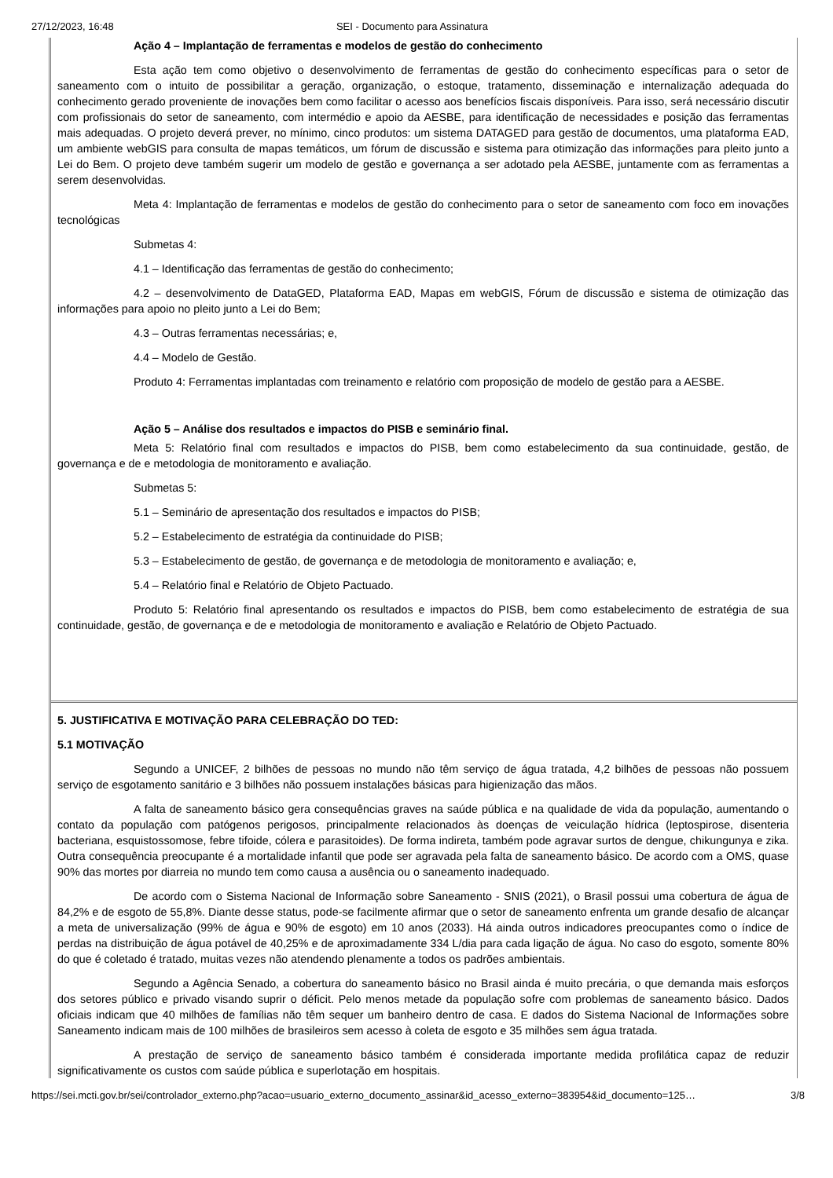27/12/2023, 16:48 SEI - Documento para Assinatura
Ação 4 – Implantação de ferramentas e modelos de gestão do conhecimento
Esta ação tem como objetivo o desenvolvimento de ferramentas de gestão do conhecimento específicas para o setor de saneamento com o intuito de possibilitar a geração, organização, o estoque, tratamento, disseminação e internalização adequada do conhecimento gerado proveniente de inovações bem como facilitar o acesso aos benefícios fiscais disponíveis. Para isso, será necessário discutir com profissionais do setor de saneamento, com intermédio e apoio da AESBE, para identificação de necessidades e posição das ferramentas mais adequadas. O projeto deverá prever, no mínimo, cinco produtos: um sistema DATAGED para gestão de documentos, uma plataforma EAD, um ambiente webGIS para consulta de mapas temáticos, um fórum de discussão e sistema para otimização das informações para pleito junto a Lei do Bem. O projeto deve também sugerir um modelo de gestão e governança a ser adotado pela AESBE, juntamente com as ferramentas a serem desenvolvidas.
Meta 4: Implantação de ferramentas e modelos de gestão do conhecimento para o setor de saneamento com foco em inovações tecnológicas
Submetas 4:
4.1 – Identificação das ferramentas de gestão do conhecimento;
4.2 – desenvolvimento de DataGED, Plataforma EAD, Mapas em webGIS, Fórum de discussão e sistema de otimização das informações para apoio no pleito junto a Lei do Bem;
4.3 – Outras ferramentas necessárias; e,
4.4 – Modelo de Gestão.
Produto 4: Ferramentas implantadas com treinamento e relatório com proposição de modelo de gestão para a AESBE.
Ação 5 – Análise dos resultados e impactos do PISB e seminário final.
Meta 5: Relatório final com resultados e impactos do PISB, bem como estabelecimento da sua continuidade, gestão, de governança e de e metodologia de monitoramento e avaliação.
Submetas 5:
5.1 – Seminário de apresentação dos resultados e impactos do PISB;
5.2 – Estabelecimento de estratégia da continuidade do PISB;
5.3 – Estabelecimento de gestão, de governança e de metodologia de monitoramento e avaliação; e,
5.4 – Relatório final e Relatório de Objeto Pactuado.
Produto 5: Relatório final apresentando os resultados e impactos do PISB, bem como estabelecimento de estratégia de sua continuidade, gestão, de governança e de e metodologia de monitoramento e avaliação e Relatório de Objeto Pactuado.
5. JUSTIFICATIVA E MOTIVAÇÃO PARA CELEBRAÇÃO DO TED:
5.1 MOTIVAÇÃO
Segundo a UNICEF, 2 bilhões de pessoas no mundo não têm serviço de água tratada, 4,2 bilhões de pessoas não possuem serviço de esgotamento sanitário e 3 bilhões não possuem instalações básicas para higienização das mãos.
A falta de saneamento básico gera consequências graves na saúde pública e na qualidade de vida da população, aumentando o contato da população com patógenos perigosos, principalmente relacionados às doenças de veiculação hídrica (leptospirose, disenteria bacteriana, esquistossomose, febre tifoide, cólera e parasitoides). De forma indireta, também pode agravar surtos de dengue, chikungunya e zika. Outra consequência preocupante é a mortalidade infantil que pode ser agravada pela falta de saneamento básico. De acordo com a OMS, quase 90% das mortes por diarreia no mundo tem como causa a ausência ou o saneamento inadequado.
De acordo com o Sistema Nacional de Informação sobre Saneamento - SNIS (2021), o Brasil possui uma cobertura de água de 84,2% e de esgoto de 55,8%. Diante desse status, pode-se facilmente afirmar que o setor de saneamento enfrenta um grande desafio de alcançar a meta de universalização (99% de água e 90% de esgoto) em 10 anos (2033). Há ainda outros indicadores preocupantes como o índice de perdas na distribuição de água potável de 40,25% e de aproximadamente 334 L/dia para cada ligação de água. No caso do esgoto, somente 80% do que é coletado é tratado, muitas vezes não atendendo plenamente a todos os padrões ambientais.
Segundo a Agência Senado, a cobertura do saneamento básico no Brasil ainda é muito precária, o que demanda mais esforços dos setores público e privado visando suprir o déficit. Pelo menos metade da população sofre com problemas de saneamento básico. Dados oficiais indicam que 40 milhões de famílias não têm sequer um banheiro dentro de casa. E dados do Sistema Nacional de Informações sobre Saneamento indicam mais de 100 milhões de brasileiros sem acesso à coleta de esgoto e 35 milhões sem água tratada.
A prestação de serviço de saneamento básico também é considerada importante medida profilática capaz de reduzir significativamente os custos com saúde pública e superlotação em hospitais.
https://sei.mcti.gov.br/sei/controlador_externo.php?acao=usuario_externo_documento_assinar&id_acesso_externo=383954&id_documento=125… 3/8